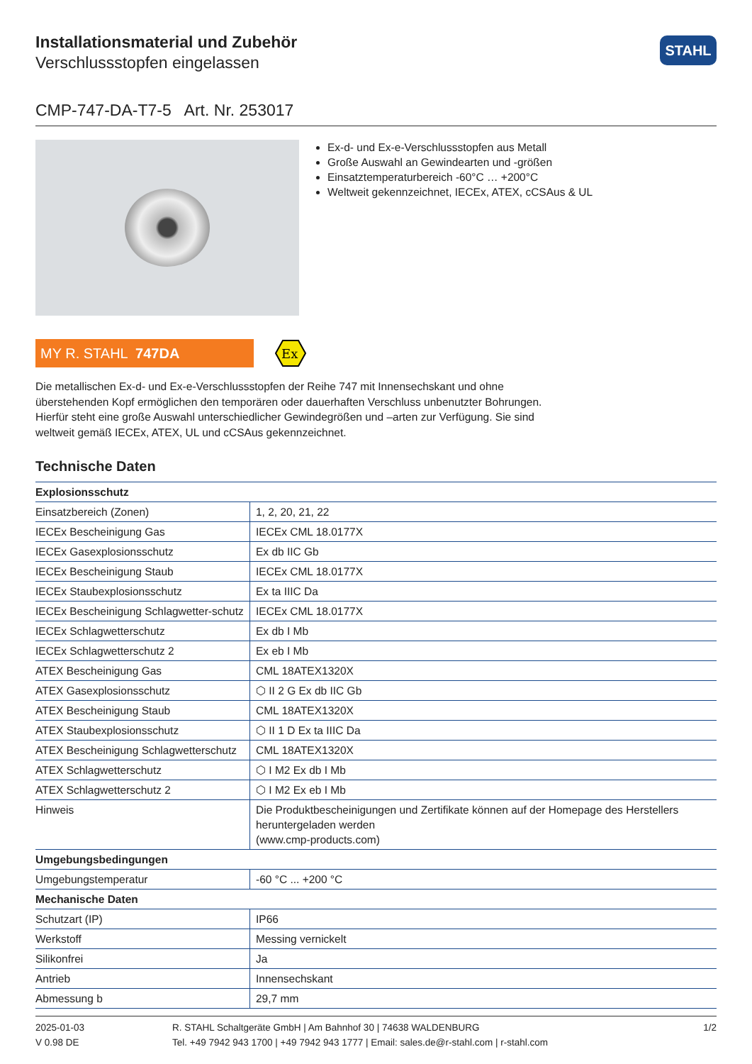Installationsmaterial und Zubehör
Verschlussstopfen eingelassen
STAHL
CMP-747-DA-T7-5 Art. Nr. 253017
Ex-d- und Ex-e-Verschlussstopfen aus Metall
Große Auswahl an Gewindearten und -größen
Einsatztemperaturbereich -60°C … +200°C
Weltweit gekennzeichnet, IECEx, ATEX, cCSAus & UL
MY R. STAHL 747DA
Ex
Die metallischen Ex-d- und Ex-e-Verschlussstopfen der Reihe 747 mit Innensechskant und ohne überstehenden Kopf ermöglichen den temporären oder dauerhaften Verschluss unbenutzter Bohrungen. Hierfür steht eine große Auswahl unterschiedlicher Gewindegrößen und –arten zur Verfügung. Sie sind weltweit gemäß IECEx, ATEX, UL und cCSAus gekennzeichnet.
Technische Daten
| Explosionsschutz | |
| --- | --- |
| Einsatzbereich (Zonen) | 1, 2, 20, 21, 22 |
| IECEx Bescheinigung Gas | IECEx CML 18.0177X |
| IECEx Gasexplosionsschutz | Ex db IIC Gb |
| IECEx Bescheinigung Staub | IECEx CML 18.0177X |
| IECEx Staubexplosionsschutz | Ex ta IIIC Da |
| IECEx Bescheinigung Schlagwetter-schutz | IECEx CML 18.0177X |
| IECEx Schlagwetterschutz | Ex db I Mb |
| IECEx Schlagwetterschutz 2 | Ex eb I Mb |
| ATEX Bescheinigung Gas | CML 18ATEX1320X |
| ATEX Gasexplosionsschutz | ⬡ II 2 G Ex db IIC Gb |
| ATEX Bescheinigung Staub | CML 18ATEX1320X |
| ATEX Staubexplosionsschutz | ⬡ II 1 D Ex ta IIIC Da |
| ATEX Bescheinigung Schlagwetterschutz | CML 18ATEX1320X |
| ATEX Schlagwetterschutz | ⬡ I M2 Ex db I Mb |
| ATEX Schlagwetterschutz 2 | ⬡ I M2 Ex eb I Mb |
| Hinweis | Die Produktbescheinigungen und Zertifikate können auf der Homepage des Herstellers heruntergeladen werden (www.cmp-products.com) |
| Umgebungsbedingungen | |
| Umgebungstemperatur | -60 °C ... +200 °C |
| Mechanische Daten | |
| Schutzart (IP) | IP66 |
| Werkstoff | Messing vernickelt |
| Silikonfrei | Ja |
| Antrieb | Innensechskant |
| Abmessung b | 29,7 mm |
2025-01-03
V 0.98 DE
R. STAHL Schaltgeräte GmbH | Am Bahnhof 30 | 74638 WALDENBURG
Tel. +49 7942 943 1700 | +49 7942 943 1777 | Email: sales.de@r-stahl.com | r-stahl.com
1/2